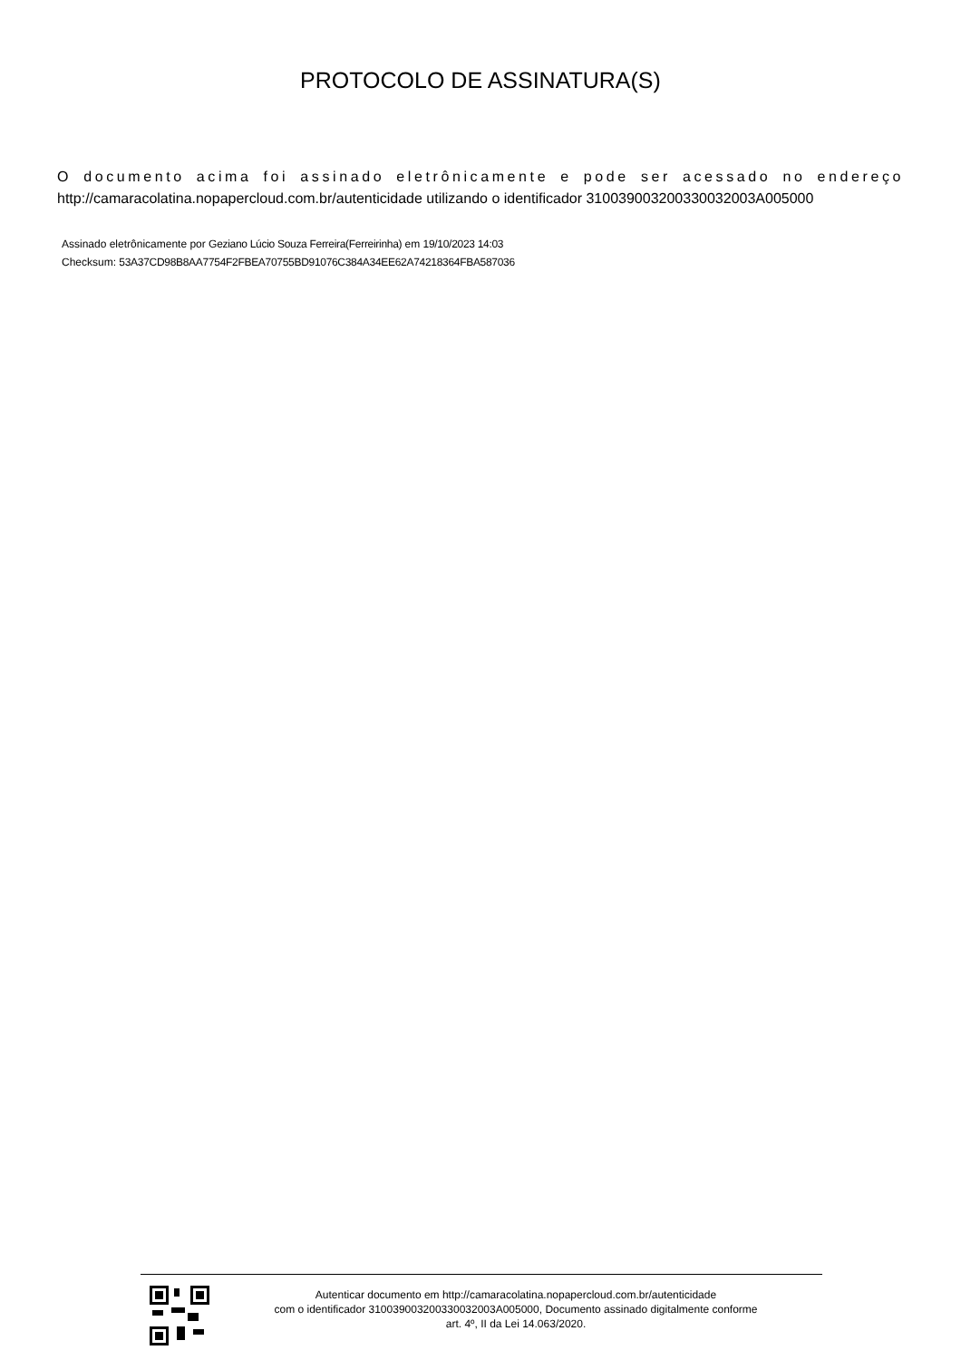PROTOCOLO DE ASSINATURA(S)
O documento acima foi assinado eletrônicamente e pode ser acessado no endereço http://camaracolatina.nopapercloud.com.br/autenticidade utilizando o identificador 310039003200330032003A005000
Assinado eletrônicamente por Geziano Lúcio Souza Ferreira(Ferreirinha) em 19/10/2023 14:03
Checksum: 53A37CD98B8AA7754F2FBEA70755BD91076C384A34EE62A74218364FBA587036
Autenticar documento em http://camaracolatina.nopapercloud.com.br/autenticidade
com o identificador 310039003200330032003A005000, Documento assinado digitalmente conforme
art. 4º, II da Lei 14.063/2020.